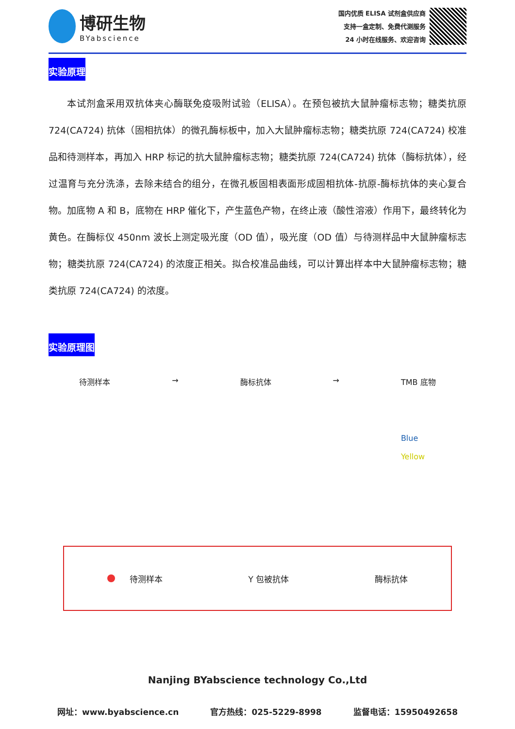博研生物
BYabscience
国内优质 ELISA 试剂盒供应商
支持一盒定制、免费代测服务
24 小时在线服务、欢迎咨询
实验原理
本试剂盒采用双抗体夹心酶联免疫吸附试验（ELISA）。在预包被抗大鼠肿瘤标志物；糖类抗原 724(CA724) 抗体（固相抗体）的微孔酶标板中，加入大鼠肿瘤标志物；糖类抗原 724(CA724) 校准品和待测样本，再加入 HRP 标记的抗大鼠肿瘤标志物；糖类抗原 724(CA724) 抗体（酶标抗体），经过温育与充分洗涤，去除未结合的组分，在微孔板固相表面形成固相抗体-抗原-酶标抗体的夹心复合物。加底物 A 和 B，底物在 HRP 催化下，产生蓝色产物，在终止液（酸性溶液）作用下，最终转化为黄色。在酶标仪 450nm 波长上测定吸光度（OD 值），吸光度（OD 值）与待测样品中大鼠肿瘤标志物；糖类抗原 724(CA724) 的浓度正相关。拟合校准品曲线，可以计算出样本中大鼠肿瘤标志物；糖类抗原 724(CA724) 的浓度。
实验原理图
待测样本 → 酶标抗体 → TMB 底物
Blue
Yellow
待测样本 Y 包被抗体 酶标抗体
Nanjing BYabscience technology Co.,Ltd
网址：www.byabscience.cn 官方热线：025-5229-8998 监督电话：15950492658